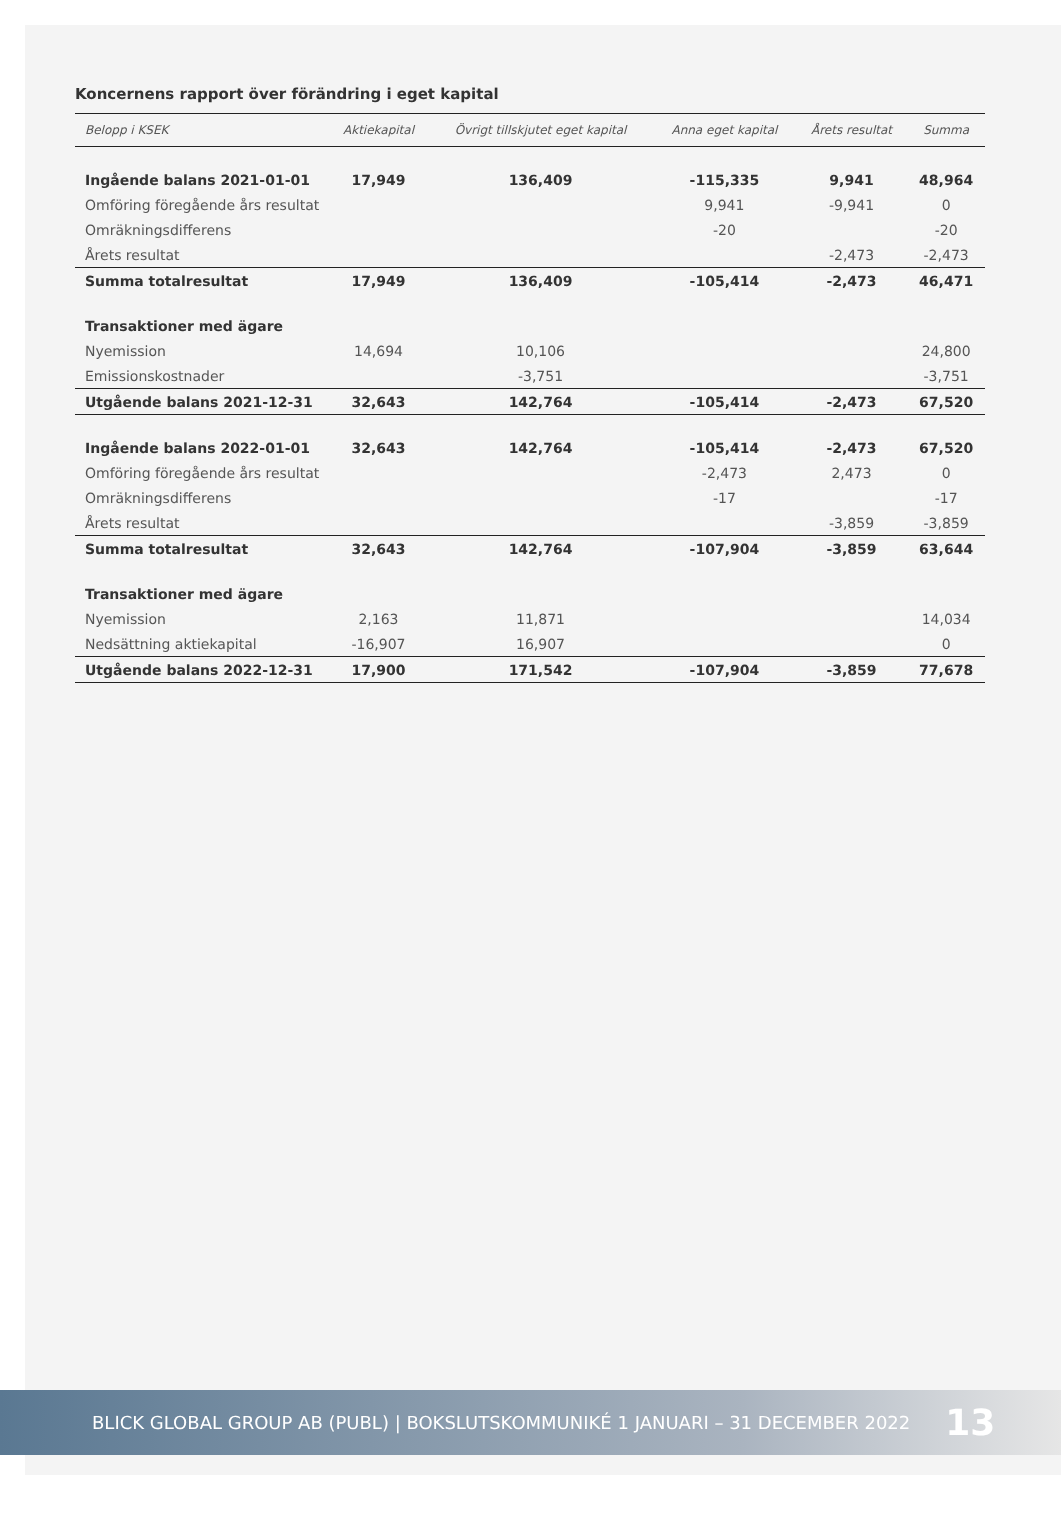Koncernens rapport över förändring i eget kapital
| Belopp i KSEK | Aktiekapital | Övrigt tillskjutet eget kapital | Anna eget kapital | Årets resultat | Summa |
| --- | --- | --- | --- | --- | --- |
| Ingående balans 2021-01-01 | 17,949 | 136,409 | -115,335 | 9,941 | 48,964 |
| Omföring föregående års resultat | | | 9,941 | -9,941 | 0 |
| Omräkningsdifferens | | | -20 | | -20 |
| Årets resultat | | | | -2,473 | -2,473 |
| Summa totalresultat | 17,949 | 136,409 | -105,414 | -2,473 | 46,471 |
| Transaktioner med ägare | | | | | |
| Nyemission | 14,694 | 10,106 | | | 24,800 |
| Emissionskostnader | | -3,751 | | | -3,751 |
| Utgående balans 2021-12-31 | 32,643 | 142,764 | -105,414 | -2,473 | 67,520 |
| Ingående balans 2022-01-01 | 32,643 | 142,764 | -105,414 | -2,473 | 67,520 |
| Omföring föregående års resultat | | | -2,473 | 2,473 | 0 |
| Omräkningsdifferens | | | -17 | | -17 |
| Årets resultat | | | | -3,859 | -3,859 |
| Summa totalresultat | 32,643 | 142,764 | -107,904 | -3,859 | 63,644 |
| Transaktioner med ägare | | | | | |
| Nyemission | 2,163 | 11,871 | | | 14,034 |
| Nedsättning aktiekapital | -16,907 | 16,907 | | | 0 |
| Utgående balans 2022-12-31 | 17,900 | 171,542 | -107,904 | -3,859 | 77,678 |
BLICK GLOBAL GROUP AB (PUBL) | BOKSLUTSKOMMUNIKÉ 1 JANUARI – 31 DECEMBER 2022 13